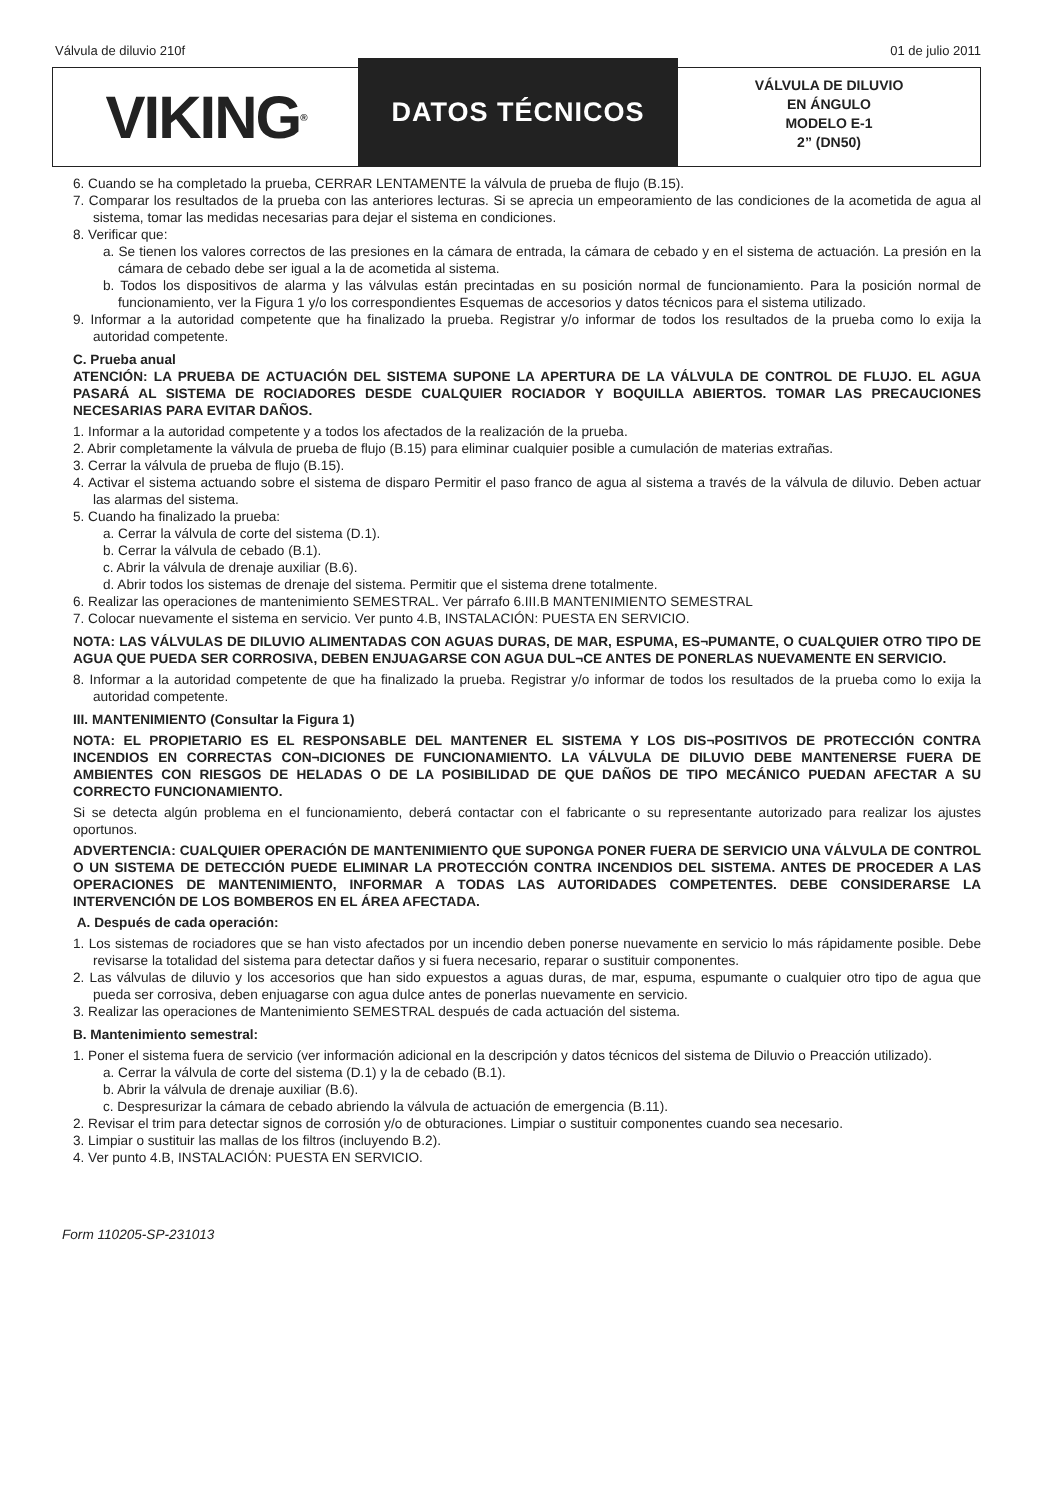Válvula de diluvio 210f 01 de julio 2011
VIKING<sup>®</sup>
DATOS TÉCNICOS
VÁLVULA DE DILUVIO
EN ÁNGULO
MODELO E-1
2” (DN50)
6. Cuando se ha completado la prueba, CERRAR LENTAMENTE la válvula de prueba de flujo (B.15).
7. Comparar los resultados de la prueba con las anteriores lecturas. Si se aprecia un empeoramiento de las condiciones de la acometida de agua al sistema, tomar las medidas necesarias para dejar el sistema en condiciones.
8. Verificar que:
a. Se tienen los valores correctos de las presiones en la cámara de entrada, la cámara de cebado y en el sistema de actuación. La presión en la cámara de cebado debe ser igual a la de acometida al sistema.
b. Todos los dispositivos de alarma y las válvulas están precintadas en su posición normal de funcionamiento. Para la posición normal de funcionamiento, ver la Figura 1 y/o los correspondientes Esquemas de accesorios y datos técnicos para el sistema utilizado.
9. Informar a la autoridad competente que ha finalizado la prueba. Registrar y/o informar de todos los resultados de la prueba como lo exija la autoridad competente.
C. Prueba anual
ATENCIÓN: LA PRUEBA DE ACTUACIÓN DEL SISTEMA SUPONE LA APERTURA DE LA VÁLVULA DE CONTROL DE FLUJO. EL AGUA PASARÁ AL SISTEMA DE ROCIADORES DESDE CUALQUIER ROCIADOR Y BOQUILLA ABIERTOS. TOMAR LAS PRECAUCIONES NECESARIAS PARA EVITAR DAÑOS.
1. Informar a la autoridad competente y a todos los afectados de la realización de la prueba.
2. Abrir completamente la válvula de prueba de flujo (B.15) para eliminar cualquier posible a cumulación de materias extrañas.
3. Cerrar la válvula de prueba de flujo (B.15).
4. Activar el sistema actuando sobre el sistema de disparo Permitir el paso franco de agua al sistema a través de la válvula de diluvio. Deben actuar las alarmas del sistema.
5. Cuando ha finalizado la prueba:
a. Cerrar la válvula de corte del sistema (D.1).
b. Cerrar la válvula de cebado (B.1).
c. Abrir la válvula de drenaje auxiliar (B.6).
d. Abrir todos los sistemas de drenaje del sistema. Permitir que el sistema drene totalmente.
6. Realizar las operaciones de mantenimiento SEMESTRAL. Ver párrafo 6.III.B MANTENIMIENTO SEMESTRAL
7. Colocar nuevamente el sistema en servicio. Ver punto 4.B, INSTALACIÓN: PUESTA EN SERVICIO.
NOTA: LAS VÁLVULAS DE DILUVIO ALIMENTADAS CON AGUAS DURAS, DE MAR, ESPUMA, ES¬PUMANTE, O CUALQUIER OTRO TIPO DE AGUA QUE PUEDA SER CORROSIVA, DEBEN ENJUAGARSE CON AGUA DUL¬CE ANTES DE PONERLAS NUEVAMENTE EN SERVICIO.
8. Informar a la autoridad competente de que ha finalizado la prueba. Registrar y/o informar de todos los resultados de la prueba como lo exija la autoridad competente.
III. MANTENIMIENTO (Consultar la Figura 1)
NOTA: EL PROPIETARIO ES EL RESPONSABLE DEL MANTENER EL SISTEMA Y LOS DIS¬POSITIVOS DE PROTECCIÓN CONTRA INCENDIOS EN CORRECTAS CON¬DICIONES DE FUNCIONAMIENTO. LA VÁLVULA DE DILUVIO DEBE MANTENERSE FUERA DE AMBIENTES CON RIESGOS DE HELADAS O DE LA POSIBILIDAD DE QUE DAÑOS DE TIPO MECÁNICO PUEDAN AFECTAR A SU CORRECTO FUNCIONAMIENTO.
Si se detecta algún problema en el funcionamiento, deberá contactar con el fabricante o su representante autorizado para realizar los ajustes oportunos.
ADVERTENCIA: CUALQUIER OPERACIÓN DE MANTENIMIENTO QUE SUPONGA PONER FUERA DE SERVICIO UNA VÁLVULA DE CONTROL O UN SISTEMA DE DETECCIÓN PUEDE ELIMINAR LA PROTECCIÓN CONTRA INCENDIOS DEL SISTEMA. ANTES DE PROCEDER A LAS OPERACIONES DE MANTENIMIENTO, INFORMAR A TODAS LAS AUTORIDADES COMPETENTES. DEBE CONSIDERARSE LA INTERVENCIÓN DE LOS BOMBEROS EN EL ÁREA AFECTADA.
A. Después de cada operación:
1. Los sistemas de rociadores que se han visto afectados por un incendio deben ponerse nuevamente en servicio lo más rápidamente posible. Debe revisarse la totalidad del sistema para detectar daños y si fuera necesario, reparar o sustituir componentes.
2. Las válvulas de diluvio y los accesorios que han sido expuestos a aguas duras, de mar, espuma, espumante o cualquier otro tipo de agua que pueda ser corrosiva, deben enjuagarse con agua dulce antes de ponerlas nuevamente en servicio.
3. Realizar las operaciones de Mantenimiento SEMESTRAL después de cada actuación del sistema.
B. Mantenimiento semestral:
1. Poner el sistema fuera de servicio (ver información adicional en la descripción y datos técnicos del sistema de Diluvio o Preacción utilizado).
a. Cerrar la válvula de corte del sistema (D.1) y la de cebado (B.1).
b. Abrir la válvula de drenaje auxiliar (B.6).
c. Despresurizar la cámara de cebado abriendo la válvula de actuación de emergencia (B.11).
2. Revisar el trim para detectar signos de corrosión y/o de obturaciones. Limpiar o sustituir componentes cuando sea necesario.
3. Limpiar o sustituir las mallas de los filtros (incluyendo B.2).
4. Ver punto 4.B, INSTALACIÓN: PUESTA EN SERVICIO.
Form 110205-SP-231013